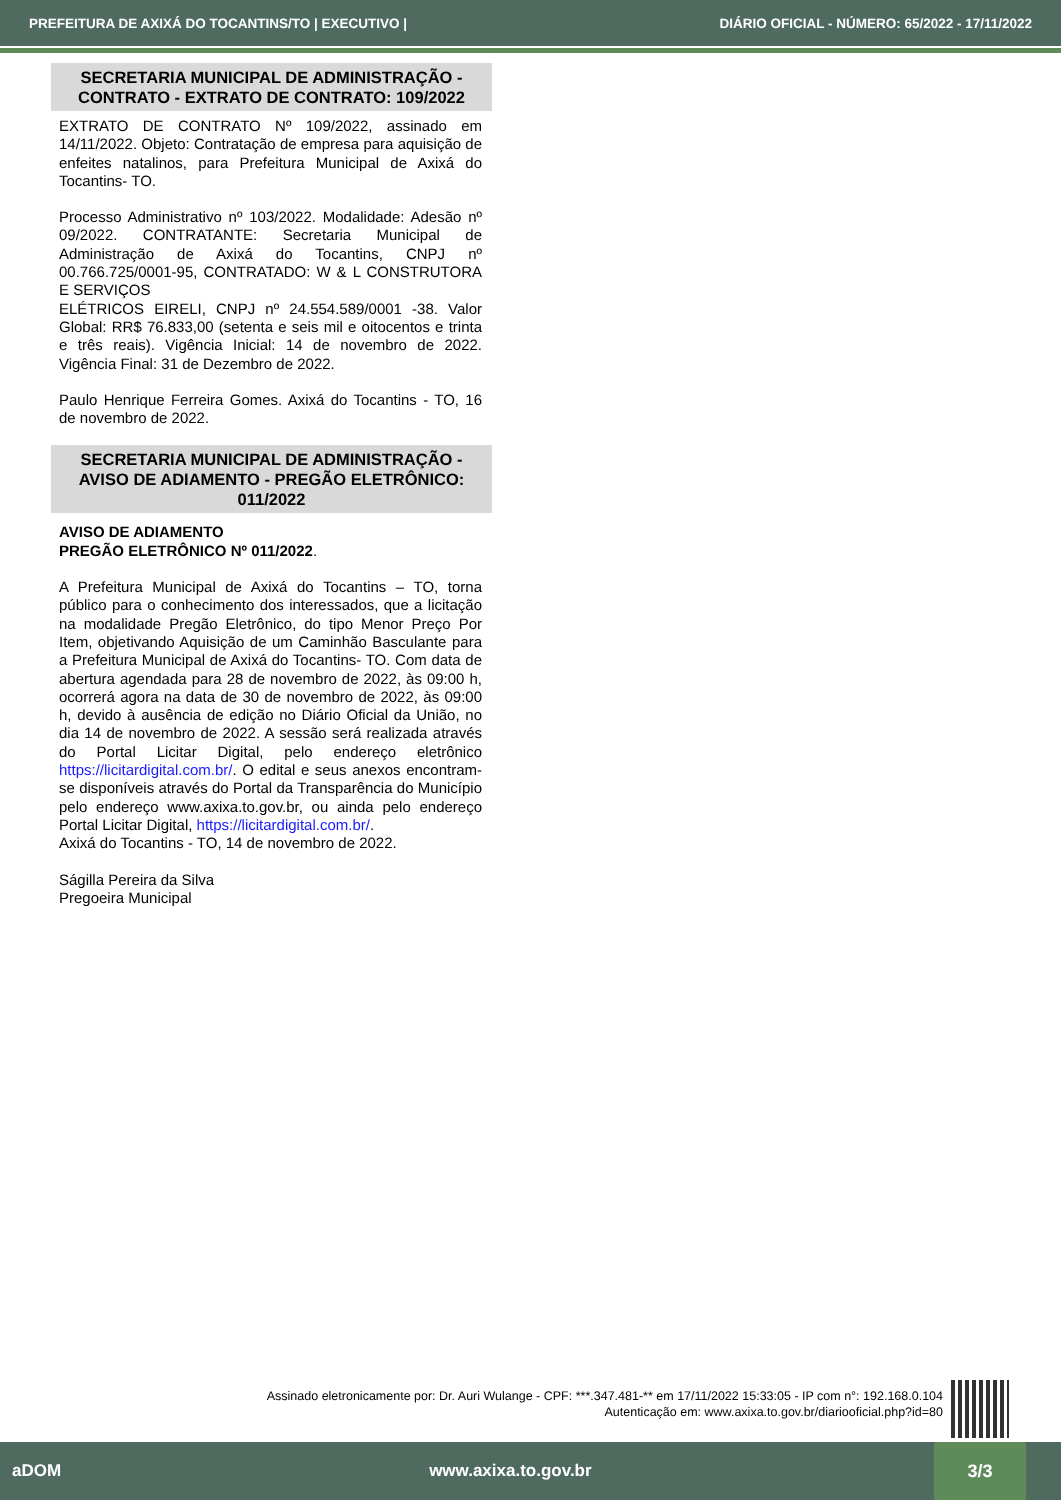PREFEITURA DE AXIXÁ DO TOCANTINS/TO | EXECUTIVO | DIÁRIO OFICIAL - NÚMERO: 65/2022 - 17/11/2022
SECRETARIA MUNICIPAL DE ADMINISTRAÇÃO - CONTRATO - EXTRATO DE CONTRATO: 109/2022
EXTRATO DE CONTRATO Nº 109/2022, assinado em 14/11/2022. Objeto: Contratação de empresa para aquisição de enfeites natalinos, para Prefeitura Municipal de Axixá do Tocantins- TO.
Processo Administrativo nº 103/2022. Modalidade: Adesão nº 09/2022. CONTRATANTE: Secretaria Municipal de Administração de Axixá do Tocantins, CNPJ nº 00.766.725/0001-95, CONTRATADO: W & L CONSTRUTORA E SERVIÇOS
ELÉTRICOS EIRELI, CNPJ nº 24.554.589/0001 -38. Valor Global: RR$ 76.833,00 (setenta e seis mil e oitocentos e trinta e três reais). Vigência Inicial: 14 de novembro de 2022. Vigência Final: 31 de Dezembro de 2022.
Paulo Henrique Ferreira Gomes. Axixá do Tocantins - TO, 16 de novembro de 2022.
SECRETARIA MUNICIPAL DE ADMINISTRAÇÃO - AVISO DE ADIAMENTO - PREGÃO ELETRÔNICO: 011/2022
AVISO DE ADIAMENTO
PREGÃO ELETRÔNICO Nº 011/2022.
A Prefeitura Municipal de Axixá do Tocantins – TO, torna público para o conhecimento dos interessados, que a licitação na modalidade Pregão Eletrônico, do tipo Menor Preço Por Item, objetivando Aquisição de um Caminhão Basculante para a Prefeitura Municipal de Axixá do Tocantins- TO. Com data de abertura agendada para 28 de novembro de 2022, às 09:00 h, ocorrerá agora na data de 30 de novembro de 2022, às 09:00 h, devido à ausência de edição no Diário Oficial da União, no dia 14 de novembro de 2022. A sessão será realizada através do Portal Licitar Digital, pelo endereço eletrônico https://licitardigital.com.br/. O edital e seus anexos encontram-se disponíveis através do Portal da Transparência do Município pelo endereço www.axixa.to.gov.br, ou ainda pelo endereço Portal Licitar Digital, https://licitardigital.com.br/.
Axixá do Tocantins - TO, 14 de novembro de 2022.
Ságilla Pereira da Silva
Pregoeira Municipal
Assinado eletronicamente por: Dr. Auri Wulange - CPF: ***.347.481-** em 17/11/2022 15:33:05 - IP com n°: 192.168.0.104
Autenticação em: www.axixa.to.gov.br/diariooficial.php?id=80
aDOM www.axixa.to.gov.br
3/3